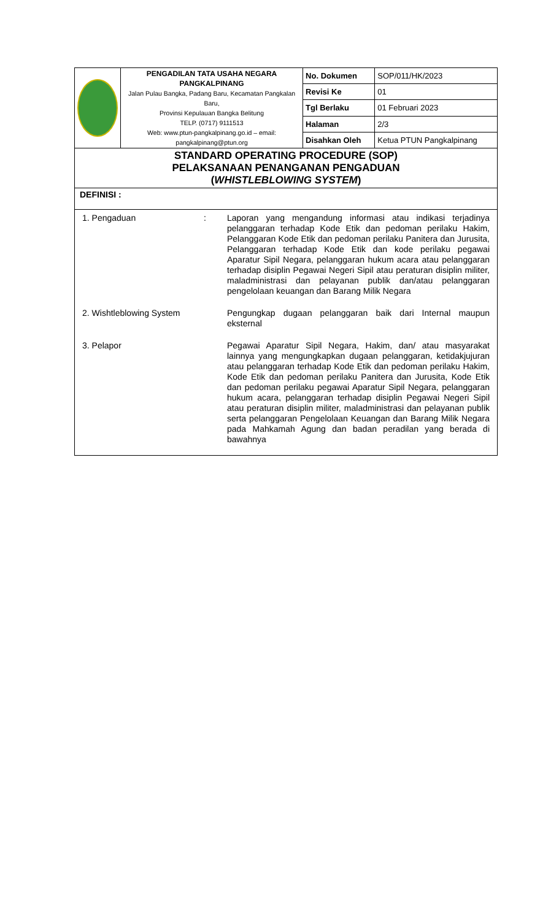| | PENGADILAN TATA USAHA NEGARA PANGKALPINANG Jalan Pulau Bangka, Padang Baru, Kecamatan Pangkalan Baru, Provinsi Kepulauan Bangka Belitung TELP. (0717) 9111513 Web: www.ptun-pangkalpinang.go.id – email: pangkalpinang@ptun.org | No. Dokumen | SOP/011/HK/2023 |
| | | Revisi Ke | 01 |
| | | Tgl Berlaku | 01 Februari 2023 |
| | | Halaman | 2/3 |
| | | Disahkan Oleh | Ketua PTUN Pangkalpinang |
| STANDARD OPERATING PROCEDURE (SOP) PELAKSANAAN PENANGANAN PENGADUAN ( WHISTLEBLOWING SYSTEM ) | | | |
| DEFINISI : | | | |
| / 1. Pengaduan / : / Laporan yang mengandung informasi atau indikasi terjadinya pelanggaran terhadap Kode Etik dan pedoman perilaku Hakim, Pelanggaran Kode Etik dan pedoman perilaku Panitera dan Jurusita, Pelanggaran terhadap Kode Etik dan kode perilaku pegawai Aparatur Sipil Negara, pelanggaran hukum acara atau pelanggaran terhadap disiplin Pegawai Negeri Sipil atau peraturan disiplin militer, maladministrasi dan pelayanan publik dan/atau pelanggaran pengelolaan keuangan dan Barang Milik Negara / / 2. Wishtleblowing System / / Pengungkap dugaan pelanggaran baik dari Internal maupun eksternal / / 3. Pelapor / / Pegawai Aparatur Sipil Negara, Hakim, dan/ atau masyarakat lainnya yang mengungkapkan dugaan pelanggaran, ketidakjujuran atau pelanggaran terhadap Kode Etik dan pedoman perilaku Hakim, Kode Etik dan pedoman perilaku Panitera dan Jurusita, Kode Etik dan pedoman perilaku pegawai Aparatur Sipil Negara, pelanggaran hukum acara, pelanggaran terhadap disiplin Pegawai Negeri Sipil atau peraturan disiplin militer, maladministrasi dan pelayanan publik serta pelanggaran Pengelolaan Keuangan dan Barang Milik Negara pada Mahkamah Agung dan badan peradilan yang berada di bawahnya / | | | |